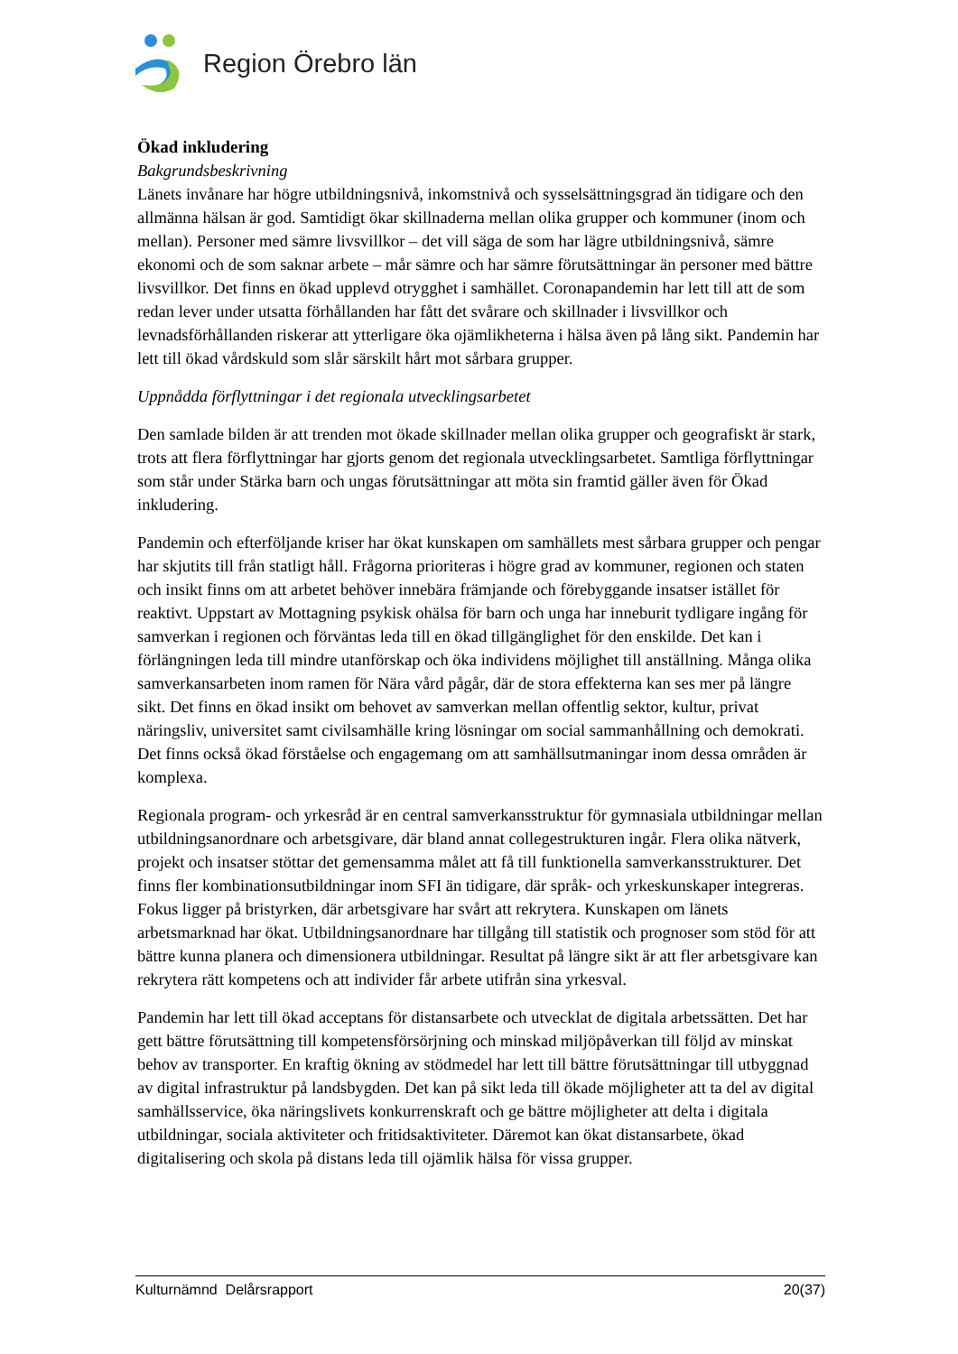Region Örebro län
Ökad inkludering
Bakgrundsbeskrivning
Länets invånare har högre utbildningsnivå, inkomstnivå och sysselsättningsgrad än tidigare och den allmänna hälsan är god. Samtidigt ökar skillnaderna mellan olika grupper och kommuner (inom och mellan). Personer med sämre livsvillkor – det vill säga de som har lägre utbildningsnivå, sämre ekonomi och de som saknar arbete – mår sämre och har sämre förutsättningar än personer med bättre livsvillkor. Det finns en ökad upplevd otrygghet i samhället. Coronapandemin har lett till att de som redan lever under utsatta förhållanden har fått det svårare och skillnader i livsvillkor och levnadsförhållanden riskerar att ytterligare öka ojämlikheterna i hälsa även på lång sikt. Pandemin har lett till ökad vårdskuld som slår särskilt hårt mot sårbara grupper.
Uppnådda förflyttningar i det regionala utvecklingsarbetet
Den samlade bilden är att trenden mot ökade skillnader mellan olika grupper och geografiskt är stark, trots att flera förflyttningar har gjorts genom det regionala utvecklingsarbetet. Samtliga förflyttningar som står under Stärka barn och ungas förutsättningar att möta sin framtid gäller även för Ökad inkludering.
Pandemin och efterföljande kriser har ökat kunskapen om samhällets mest sårbara grupper och pengar har skjutits till från statligt håll. Frågorna prioriteras i högre grad av kommuner, regionen och staten och insikt finns om att arbetet behöver innebära främjande och förebyggande insatser istället för reaktivt. Uppstart av Mottagning psykisk ohälsa för barn och unga har inneburit tydligare ingång för samverkan i regionen och förväntas leda till en ökad tillgänglighet för den enskilde. Det kan i förlängningen leda till mindre utanförskap och öka individens möjlighet till anställning. Många olika samverkansarbeten inom ramen för Nära vård pågår, där de stora effekterna kan ses mer på längre sikt. Det finns en ökad insikt om behovet av samverkan mellan offentlig sektor, kultur, privat näringsliv, universitet samt civilsamhälle kring lösningar om social sammanhållning och demokrati. Det finns också ökad förståelse och engagemang om att samhällsutmaningar inom dessa områden är komplexa.
Regionala program- och yrkesråd är en central samverkansstruktur för gymnasiala utbildningar mellan utbildningsanordnare och arbetsgivare, där bland annat collegestrukturen ingår. Flera olika nätverk, projekt och insatser stöttar det gemensamma målet att få till funktionella samverkansstrukturer. Det finns fler kombinationsutbildningar inom SFI än tidigare, där språk- och yrkeskunskaper integreras. Fokus ligger på bristyrken, där arbetsgivare har svårt att rekrytera. Kunskapen om länets arbetsmarknad har ökat. Utbildningsanordnare har tillgång till statistik och prognoser som stöd för att bättre kunna planera och dimensionera utbildningar. Resultat på längre sikt är att fler arbetsgivare kan rekrytera rätt kompetens och att individer får arbete utifrån sina yrkesval.
Pandemin har lett till ökad acceptans för distansarbete och utvecklat de digitala arbetssätten. Det har gett bättre förutsättning till kompetensförsörjning och minskad miljöpåverkan till följd av minskat behov av transporter. En kraftig ökning av stödmedel har lett till bättre förutsättningar till utbyggnad av digital infrastruktur på landsbygden. Det kan på sikt leda till ökade möjligheter att ta del av digital samhällsservice, öka näringslivets konkurrenskraft och ge bättre möjligheter att delta i digitala utbildningar, sociala aktiviteter och fritidsaktiviteter. Däremot kan ökat distansarbete, ökad digitalisering och skola på distans leda till ojämlik hälsa för vissa grupper.
Kulturnämnd Delårsrapport 20(37)